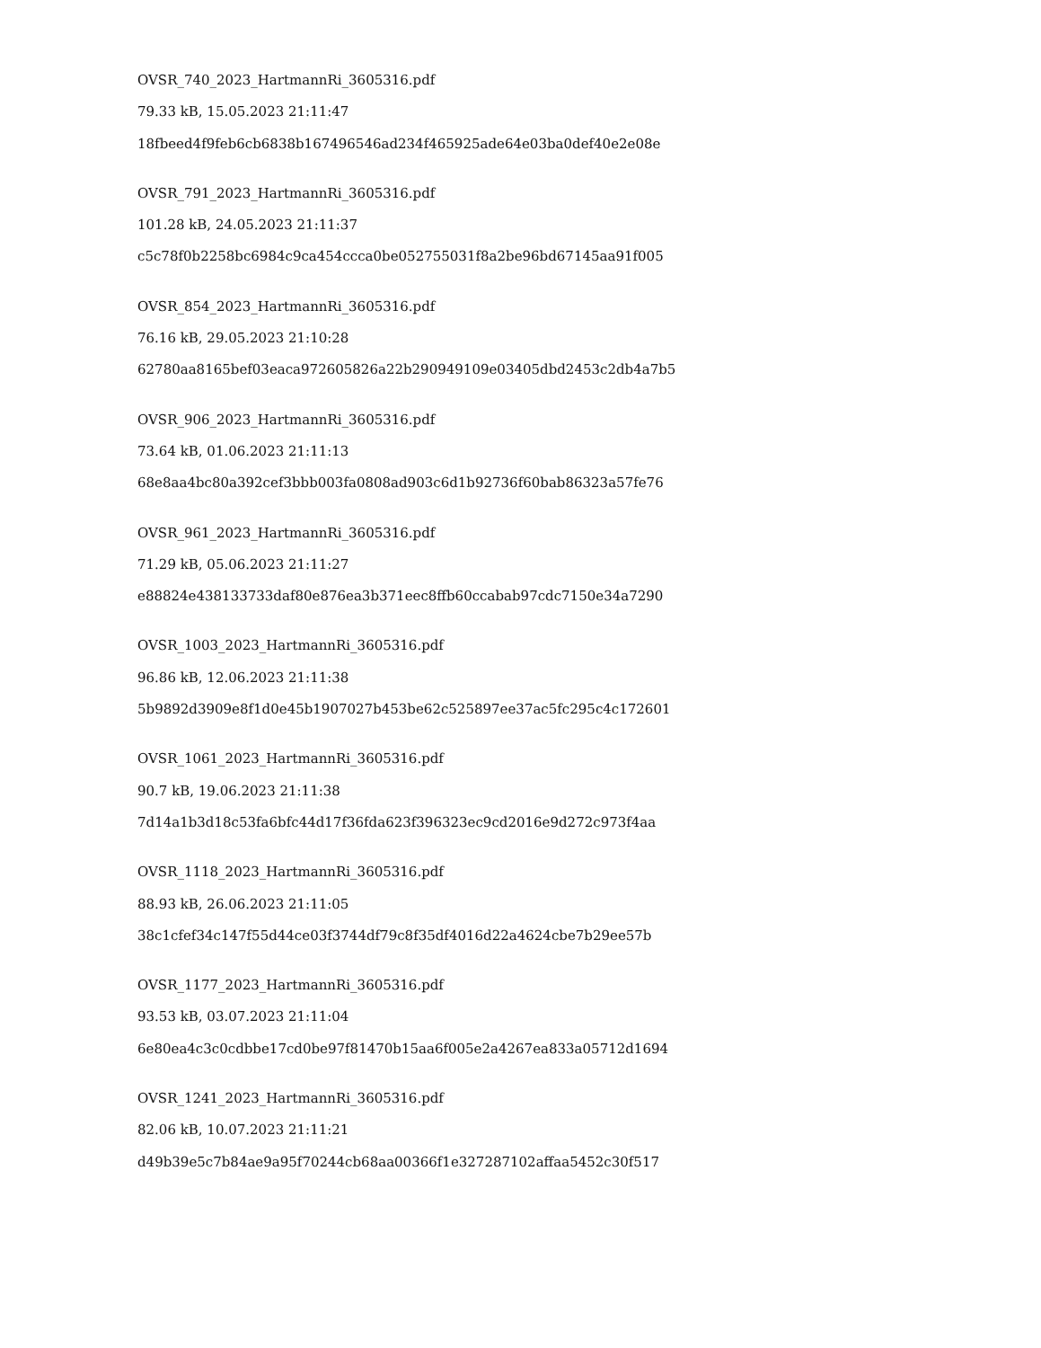OVSR_740_2023_HartmannRi_3605316.pdf
79.33 kB, 15.05.2023 21:11:47
18fbeed4f9feb6cb6838b167496546ad234f465925ade64e03ba0def40e2e08e
OVSR_791_2023_HartmannRi_3605316.pdf
101.28 kB, 24.05.2023 21:11:37
c5c78f0b2258bc6984c9ca454ccca0be052755031f8a2be96bd67145aa91f005
OVSR_854_2023_HartmannRi_3605316.pdf
76.16 kB, 29.05.2023 21:10:28
62780aa8165bef03eaca972605826a22b290949109e03405dbd2453c2db4a7b5
OVSR_906_2023_HartmannRi_3605316.pdf
73.64 kB, 01.06.2023 21:11:13
68e8aa4bc80a392cef3bbb003fa0808ad903c6d1b92736f60bab86323a57fe76
OVSR_961_2023_HartmannRi_3605316.pdf
71.29 kB, 05.06.2023 21:11:27
e88824e438133733daf80e876ea3b371eec8ffb60ccabab97cdc7150e34a7290
OVSR_1003_2023_HartmannRi_3605316.pdf
96.86 kB, 12.06.2023 21:11:38
5b9892d3909e8f1d0e45b1907027b453be62c525897ee37ac5fc295c4c172601
OVSR_1061_2023_HartmannRi_3605316.pdf
90.7 kB, 19.06.2023 21:11:38
7d14a1b3d18c53fa6bfc44d17f36fda623f396323ec9cd2016e9d272c973f4aa
OVSR_1118_2023_HartmannRi_3605316.pdf
88.93 kB, 26.06.2023 21:11:05
38c1cfef34c147f55d44ce03f3744df79c8f35df4016d22a4624cbe7b29ee57b
OVSR_1177_2023_HartmannRi_3605316.pdf
93.53 kB, 03.07.2023 21:11:04
6e80ea4c3c0cdbbe17cd0be97f81470b15aa6f005e2a4267ea833a05712d1694
OVSR_1241_2023_HartmannRi_3605316.pdf
82.06 kB, 10.07.2023 21:11:21
d49b39e5c7b84ae9a95f70244cb68aa00366f1e327287102affaa5452c30f517